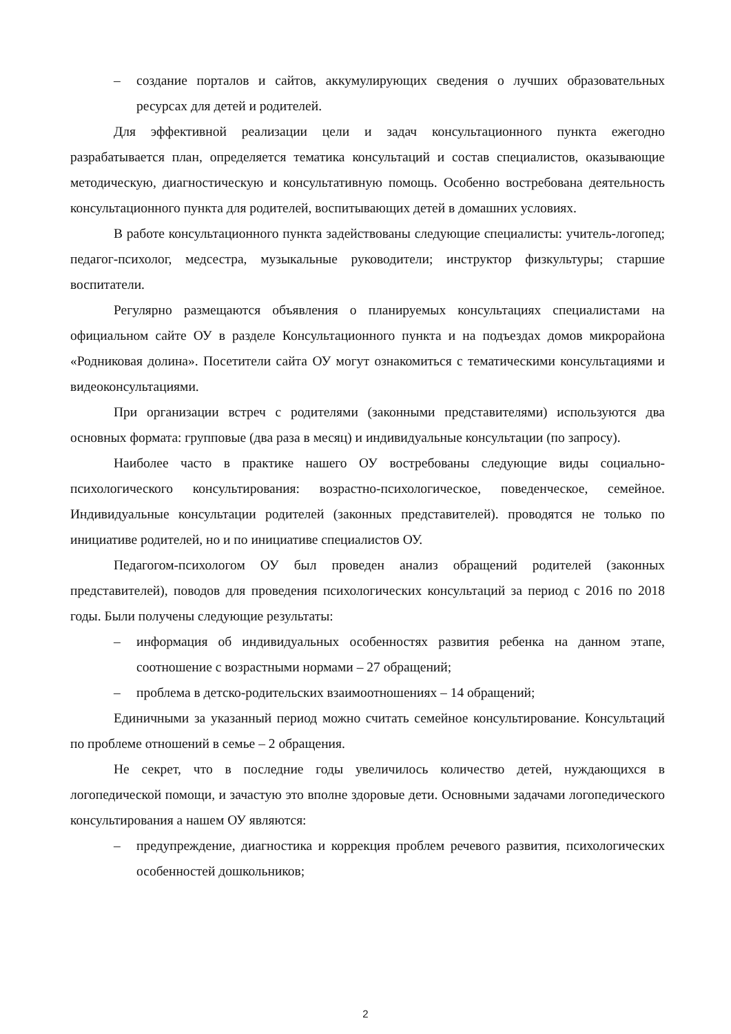– создание порталов и сайтов, аккумулирующих сведения о лучших образовательных ресурсах для детей и родителей.
Для эффективной реализации цели и задач консультационного пункта ежегодно разрабатывается план, определяется тематика консультаций и состав специалистов, оказывающие методическую, диагностическую и консультативную помощь. Особенно востребована деятельность консультационного пункта для родителей, воспитывающих детей в домашних условиях.
В работе консультационного пункта задействованы следующие специалисты: учитель-логопед; педагог-психолог, медсестра, музыкальные руководители; инструктор физкультуры; старшие воспитатели.
Регулярно размещаются объявления о планируемых консультациях специалистами на официальном сайте ОУ в разделе Консультационного пункта и на подъездах домов микрорайона «Родниковая долина». Посетители сайта ОУ могут ознакомиться с тематическими консультациями и видеоконсультациями.
При организации встреч с родителями (законными представителями) используются два основных формата: групповые (два раза в месяц) и индивидуальные консультации (по запросу).
Наиболее часто в практике нашего ОУ востребованы следующие виды социально-психологического консультирования: возрастно-психологическое, поведенческое, семейное. Индивидуальные консультации родителей (законных представителей). проводятся не только по инициативе родителей, но и по инициативе специалистов ОУ.
Педагогом-психологом ОУ был проведен анализ обращений родителей (законных представителей), поводов для проведения психологических консультаций за период с 2016 по 2018 годы. Были получены следующие результаты:
– информация об индивидуальных особенностях развития ребенка на данном этапе, соотношение с возрастными нормами – 27 обращений;
– проблема в детско-родительских взаимоотношениях – 14 обращений;
Единичными за указанный период можно считать семейное консультирование. Консультаций по проблеме отношений в семье – 2 обращения.
Не секрет, что в последние годы увеличилось количество детей, нуждающихся в логопедической помощи, и зачастую это вполне здоровые дети. Основными задачами логопедического консультирования а нашем ОУ являются:
– предупреждение, диагностика и коррекция проблем речевого развития, психологических особенностей дошкольников;
2